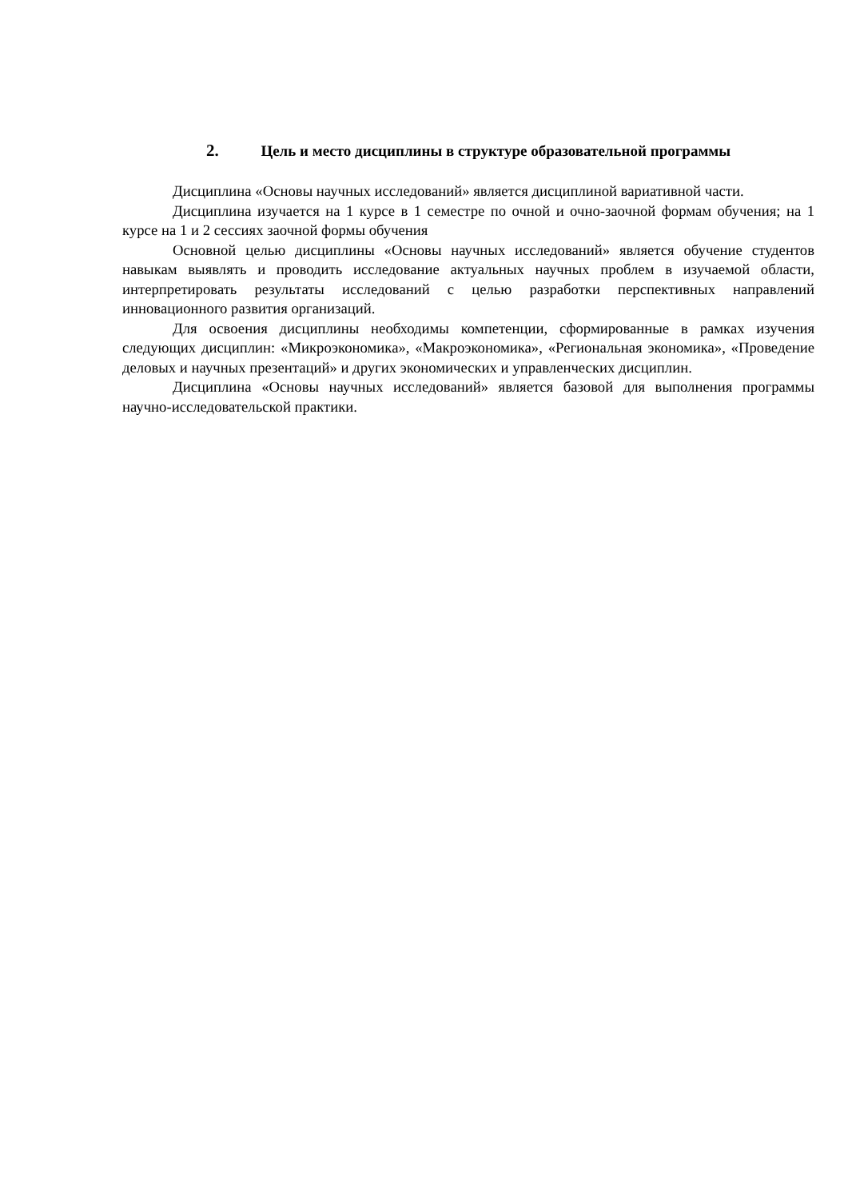2. Цель и место дисциплины в структуре образовательной программы
Дисциплина «Основы научных исследований» является дисциплиной вариативной части.
Дисциплина изучается на 1 курсе в 1 семестре по очной и очно-заочной формам обучения; на 1 курсе на 1 и 2 сессиях заочной формы обучения
Основной целью дисциплины «Основы научных исследований» является обучение студентов навыкам выявлять и проводить исследование актуальных научных проблем в изучаемой области, интерпретировать результаты исследований с целью разработки перспективных направлений инновационного развития организаций.
Для освоения дисциплины необходимы компетенции, сформированные в рамках изучения следующих дисциплин: «Микроэкономика», «Макроэкономика», «Региональная экономика», «Проведение деловых и научных презентаций» и других экономических и управленческих дисциплин.
Дисциплина «Основы научных исследований» является базовой для выполнения программы научно-исследовательской практики.